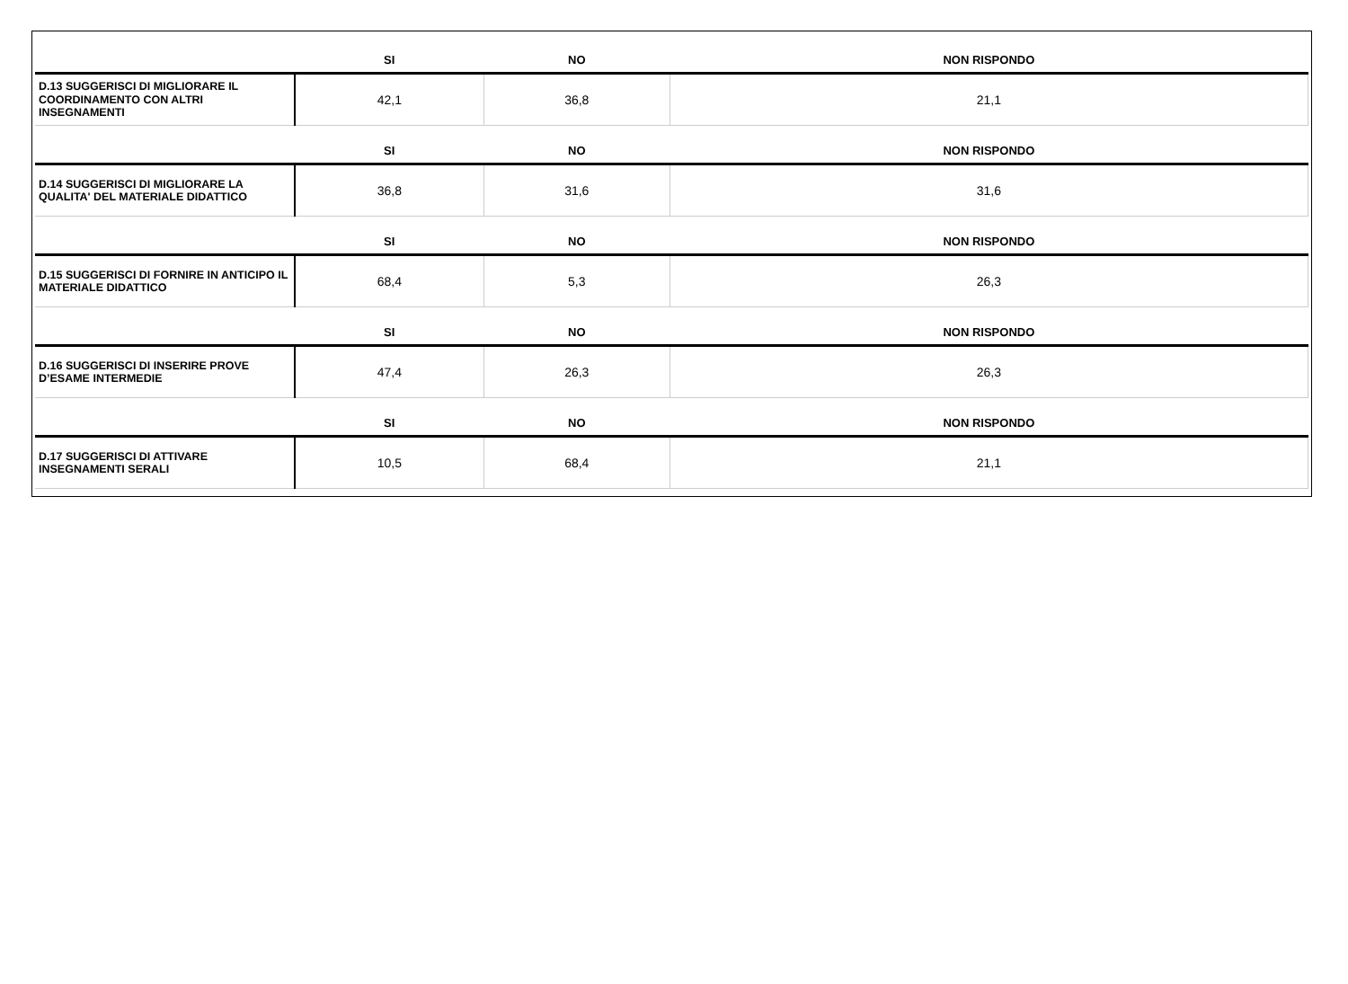| | SI | NO | NON RISPONDO |
| --- | --- | --- | --- |
| D.13 SUGGERISCI DI MIGLIORARE IL COORDINAMENTO CON ALTRI INSEGNAMENTI | 42,1 | 36,8 | 21,1 |
| | SI | NO | NON RISPONDO |
| D.14 SUGGERISCI DI MIGLIORARE LA QUALITA' DEL MATERIALE DIDATTICO | 36,8 | 31,6 | 31,6 |
| | SI | NO | NON RISPONDO |
| D.15 SUGGERISCI DI FORNIRE IN ANTICIPO IL MATERIALE DIDATTICO | 68,4 | 5,3 | 26,3 |
| | SI | NO | NON RISPONDO |
| D.16 SUGGERISCI DI INSERIRE PROVE D’ESAME INTERMEDIE | 47,4 | 26,3 | 26,3 |
| | SI | NO | NON RISPONDO |
| D.17 SUGGERISCI DI ATTIVARE INSEGNAMENTI SERALI | 10,5 | 68,4 | 21,1 |